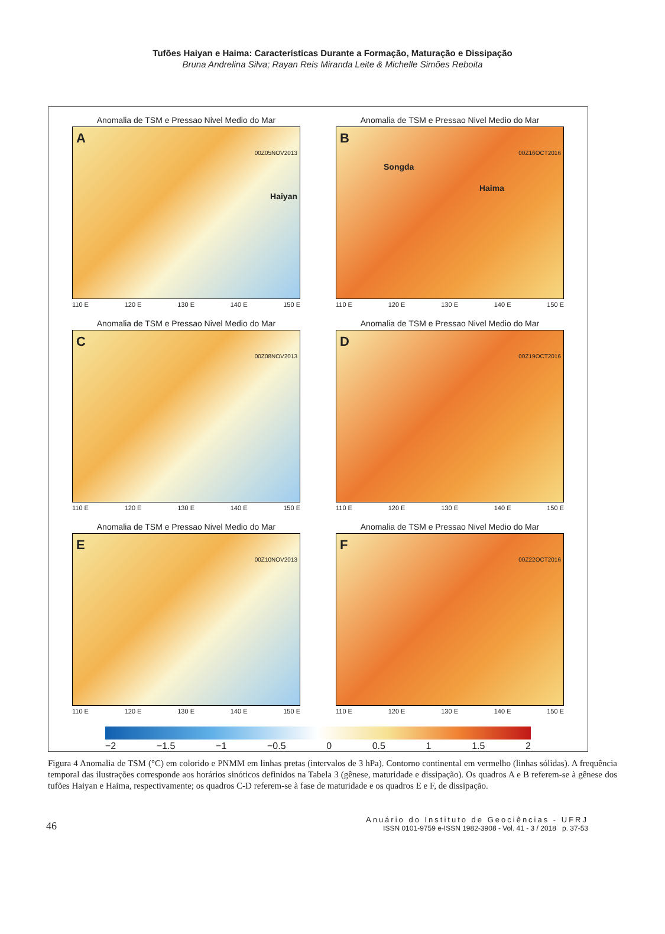Tufões Haiyan e Haima: Características Durante a Formação, Maturação e Dissipação
Bruna Andrelina Silva; Rayan Reis Miranda Leite & Michelle Simões Reboita
Anomalia de TSM e Pressao Nivel Medio do Mar
A
00Z05NOV2013
Haiyan
110 E 120 E 130 E 140 E 150 E
Anomalia de TSM e Pressao Nivel Medio do Mar
B
00Z16OCT2016
Songda
Haima
110 E 120 E 130 E 140 E 150 E
Anomalia de TSM e Pressao Nivel Medio do Mar
C
00Z08NOV2013
110 E 120 E 130 E 140 E 150 E
Anomalia de TSM e Pressao Nivel Medio do Mar
D
00Z19OCT2016
110 E 120 E 130 E 140 E 150 E
Anomalia de TSM e Pressao Nivel Medio do Mar
E
00Z10NOV2013
110 E 120 E 130 E 140 E 150 E
Anomalia de TSM e Pressao Nivel Medio do Mar
F
00Z22OCT2016
110 E 120 E 130 E 140 E 150 E
−2 −1.5 −1 −0.5 0 0.5 1 1.5 2
Figura 4 Anomalia de TSM (°C) em colorido e PNMM em linhas pretas (intervalos de 3 hPa). Contorno continental em vermelho (linhas sólidas). A frequência temporal das ilustrações corresponde aos horários sinóticos definidos na Tabela 3 (gênese, maturidade e dissipação). Os quadros A e B referem-se à gênese dos tufões Haiyan e Haima, respectivamente; os quadros C-D referem-se à fase de maturidade e os quadros E e F, de dissipação.
46
Anuário do Instituto de Geociências - UFRJ
ISSN 0101-9759 e-ISSN 1982-3908 - Vol. 41 - 3 / 2018 p. 37-53